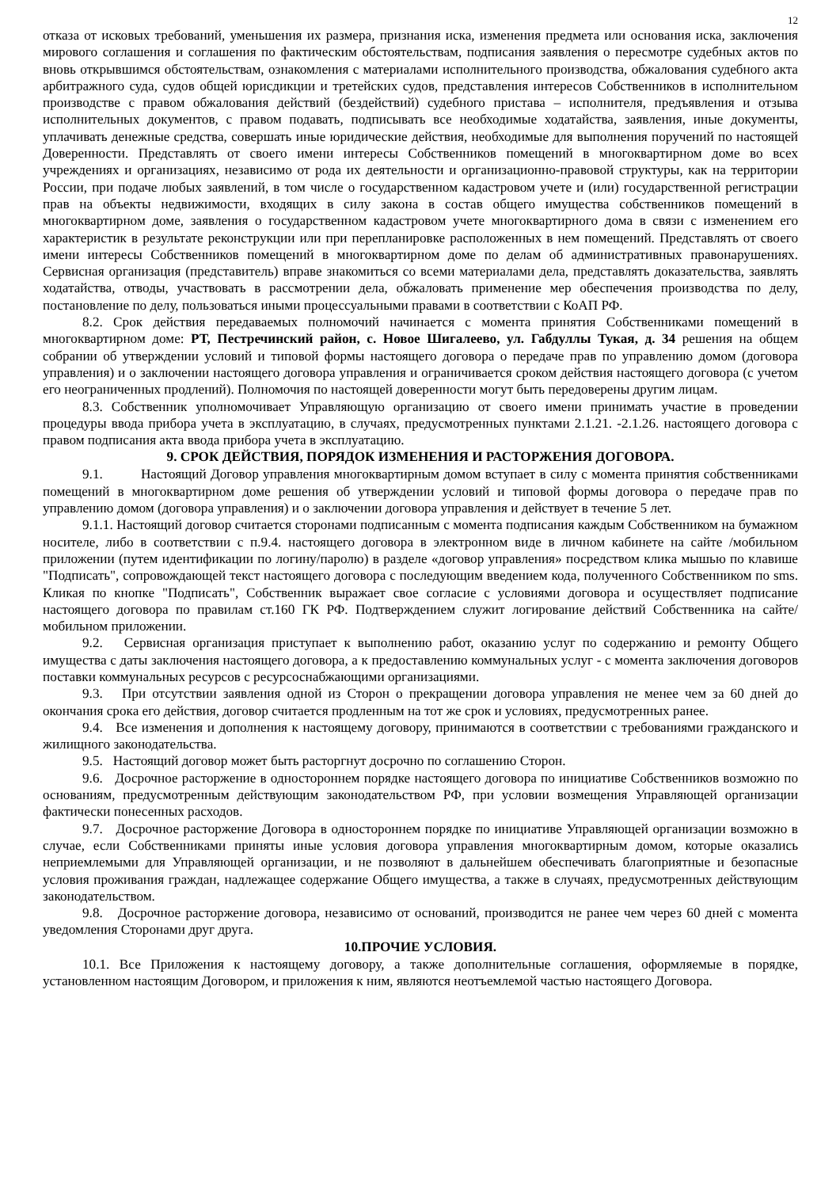12
отказа от исковых требований, уменьшения их размера, признания иска, изменения предмета или основания иска, заключения мирового соглашения и соглашения по фактическим обстоятельствам, подписания заявления о пересмотре судебных актов по вновь открывшимся обстоятельствам, ознакомления с материалами исполнительного производства, обжалования судебного акта арбитражного суда, судов общей юрисдикции и третейских судов, представления интересов Собственников в исполнительном производстве с правом обжалования действий (бездействий) судебного пристава – исполнителя, предъявления и отзыва исполнительных документов, с правом подавать, подписывать все необходимые ходатайства, заявления, иные документы, уплачивать денежные средства, совершать иные юридические действия, необходимые для выполнения поручений по настоящей Доверенности. Представлять от своего имени интересы Собственников помещений в многоквартирном доме во всех учреждениях и организациях, независимо от рода их деятельности и организационно-правовой структуры, как на территории России, при подаче любых заявлений, в том числе о государственном кадастровом учете и (или) государственной регистрации прав на объекты недвижимости, входящих в силу закона в состав общего имущества собственников помещений в многоквартирном доме, заявления о государственном кадастровом учете многоквартирного дома в связи с изменением его характеристик в результате реконструкции или при перепланировке расположенных в нем помещений. Представлять от своего имени интересы Собственников помещений в многоквартирном доме по делам об административных правонарушениях. Сервисная организация (представитель) вправе знакомиться со всеми материалами дела, представлять доказательства, заявлять ходатайства, отводы, участвовать в рассмотрении дела, обжаловать применение мер обеспечения производства по делу, постановление по делу, пользоваться иными процессуальными правами в соответствии с КоАП РФ.
8.2. Срок действия передаваемых полномочий начинается с момента принятия Собственниками помещений в многоквартирном доме: РТ, Пестречинский район, с. Новое Шигалеево, ул. Габдуллы Тукая, д. 34 решения на общем собрании об утверждении условий и типовой формы настоящего договора о передаче прав по управлению домом (договора управления) и о заключении настоящего договора управления и ограничивается сроком действия настоящего договора (с учетом его неограниченных продлений). Полномочия по настоящей доверенности могут быть передоверены другим лицам.
8.3. Собственник уполномочивает Управляющую организацию от своего имени принимать участие в проведении процедуры ввода прибора учета в эксплуатацию, в случаях, предусмотренных пунктами 2.1.21. -2.1.26. настоящего договора с правом подписания акта ввода прибора учета в эксплуатацию.
9. СРОК ДЕЙСТВИЯ, ПОРЯДОК ИЗМЕНЕНИЯ И РАСТОРЖЕНИЯ ДОГОВОРА.
9.1. Настоящий Договор управления многоквартирным домом вступает в силу с момента принятия собственниками помещений в многоквартирном доме решения об утверждении условий и типовой формы договора о передаче прав по управлению домом (договора управления) и о заключении договора управления и действует в течение 5 лет.
9.1.1. Настоящий договор считается сторонами подписанным с момента подписания каждым Собственником на бумажном носителе, либо в соответствии с п.9.4. настоящего договора в электронном виде в личном кабинете на сайте /мобильном приложении (путем идентификации по логину/паролю) в разделе «договор управления» посредством клика мышью по клавише "Подписать", сопровождающей текст настоящего договора с последующим введением кода, полученного Собственником по sms. Кликая по кнопке "Подписать", Собственник выражает свое согласие с условиями договора и осуществляет подписание настоящего договора по правилам ст.160 ГК РФ. Подтверждением служит логирование действий Собственника на сайте/мобильном приложении.
9.2. Сервисная организация приступает к выполнению работ, оказанию услуг по содержанию и ремонту Общего имущества с даты заключения настоящего договора, а к предоставлению коммунальных услуг - с момента заключения договоров поставки коммунальных ресурсов с ресурсоснабжающими организациями.
9.3. При отсутствии заявления одной из Сторон о прекращении договора управления не менее чем за 60 дней до окончания срока его действия, договор считается продленным на тот же срок и условиях, предусмотренных ранее.
9.4. Все изменения и дополнения к настоящему договору, принимаются в соответствии с требованиями гражданского и жилищного законодательства.
9.5. Настоящий договор может быть расторгнут досрочно по соглашению Сторон.
9.6. Досрочное расторжение в одностороннем порядке настоящего договора по инициативе Собственников возможно по основаниям, предусмотренным действующим законодательством РФ, при условии возмещения Управляющей организации фактически понесенных расходов.
9.7. Досрочное расторжение Договора в одностороннем порядке по инициативе Управляющей организации возможно в случае, если Собственниками приняты иные условия договора управления многоквартирным домом, которые оказались неприемлемыми для Управляющей организации, и не позволяют в дальнейшем обеспечивать благоприятные и безопасные условия проживания граждан, надлежащее содержание Общего имущества, а также в случаях, предусмотренных действующим законодательством.
9.8. Досрочное расторжение договора, независимо от оснований, производится не ранее чем через 60 дней с момента уведомления Сторонами друг друга.
10.ПРОЧИЕ УСЛОВИЯ.
10.1. Все Приложения к настоящему договору, а также дополнительные соглашения, оформляемые в порядке, установленном настоящим Договором, и приложения к ним, являются неотъемлемой частью настоящего Договора.